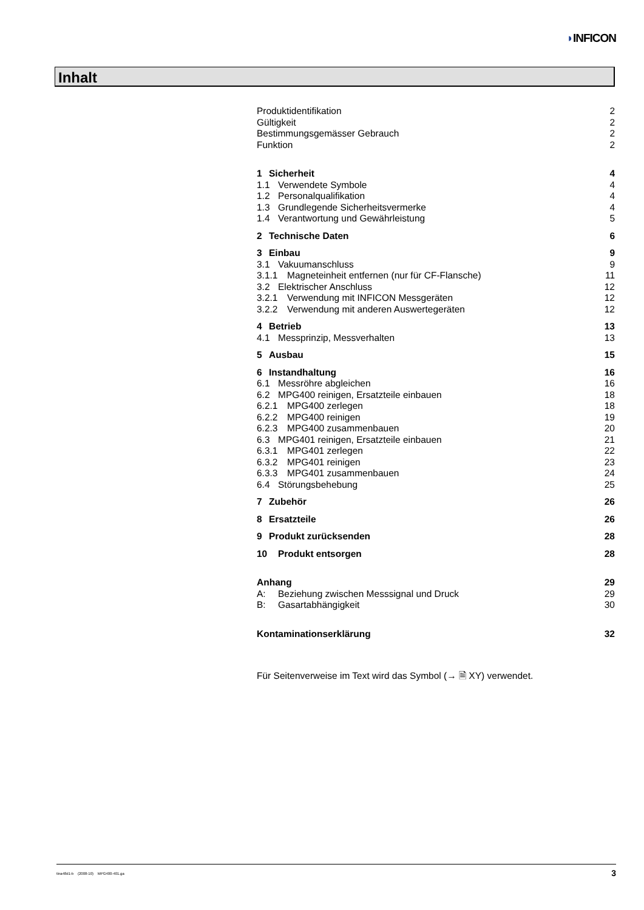◗INFICON
Inhalt
Produktidentifikation 2
Gültigkeit 2
Bestimmungsgemässer Gebrauch 2
Funktion 2
1 Sicherheit 4
1.1 Verwendete Symbole 4
1.2 Personalqualifikation 4
1.3 Grundlegende Sicherheitsvermerke 4
1.4 Verantwortung und Gewährleistung 5
2 Technische Daten 6
3 Einbau 9
3.1 Vakuumanschluss 9
3.1.1 Magneteinheit entfernen (nur für CF-Flansche) 11
3.2 Elektrischer Anschluss 12
3.2.1 Verwendung mit INFICON Messgeräten 12
3.2.2 Verwendung mit anderen Auswertegeräten 12
4 Betrieb 13
4.1 Messprinzip, Messverhalten 13
5 Ausbau 15
6 Instandhaltung 16
6.1 Messröhre abgleichen 16
6.2 MPG400 reinigen, Ersatzteile einbauen 18
6.2.1 MPG400 zerlegen 18
6.2.2 MPG400 reinigen 19
6.2.3 MPG400 zusammenbauen 20
6.3 MPG401 reinigen, Ersatzteile einbauen 21
6.3.1 MPG401 zerlegen 22
6.3.2 MPG401 reinigen 23
6.3.3 MPG401 zusammenbauen 24
6.4 Störungsbehebung 25
7 Zubehör 26
8 Ersatzteile 26
9 Produkt zurücksenden 28
10 Produkt entsorgen 28
Anhang 29
A: Beziehung zwischen Messsignal und Druck 29
B: Gasartabhängigkeit 30
Kontaminationserklärung 32
Für Seitenverweise im Text wird das Symbol (→ 🗎 XY) verwendet.
tina48d1-b (2008-10) MPG400-401.ga 3